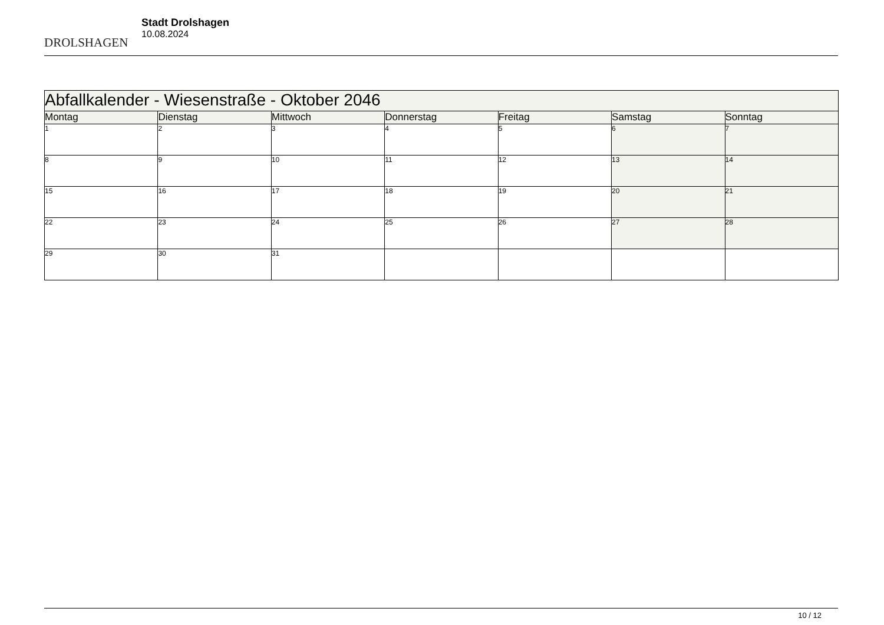DROLSHAGEN
Stadt Drolshagen
10.08.2024
| Abfallkalender - Wiesenstraße - Oktober 2046 | | | | | | |
| --- | --- | --- | --- | --- | --- | --- |
| Montag | Dienstag | Mittwoch | Donnerstag | Freitag | Samstag | Sonntag |
| 1 | 2 | 3 | 4 | 5 | 6 | 7 |
| 8 | 9 | 10 | 11 | 12 | 13 | 14 |
| 15 | 16 | 17 | 18 | 19 | 20 | 21 |
| 22 | 23 | 24 | 25 | 26 | 27 | 28 |
| 29 | 30 | 31 | | | | |
10 / 12